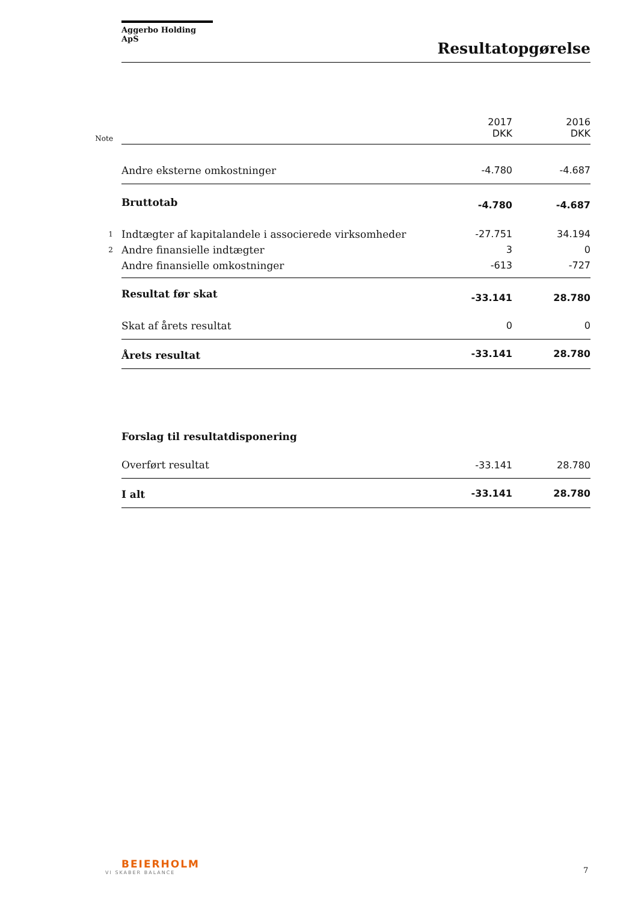Aggerbo Holding ApS
Resultatopgørelse
| Note | | 2017 DKK | 2016 DKK |
| | Andre eksterne omkostninger | -4.780 | -4.687 |
| | Bruttotab | -4.780 | -4.687 |
| 1 | Indtægter af kapitalandele i associerede virksomheder | -27.751 | 34.194 |
| 2 | Andre finansielle indtægter | 3 | 0 |
| | Andre finansielle omkostninger | -613 | -727 |
| | Resultat før skat | -33.141 | 28.780 |
| | Skat af årets resultat | 0 | 0 |
| | Årets resultat | -33.141 | 28.780 |
| | Forslag til resultatdisponering | | |
| | Overført resultat | -33.141 | 28.780 |
| | I alt | -33.141 | 28.780 |
BEIERHOLM
VI SKABER BALANCE
7